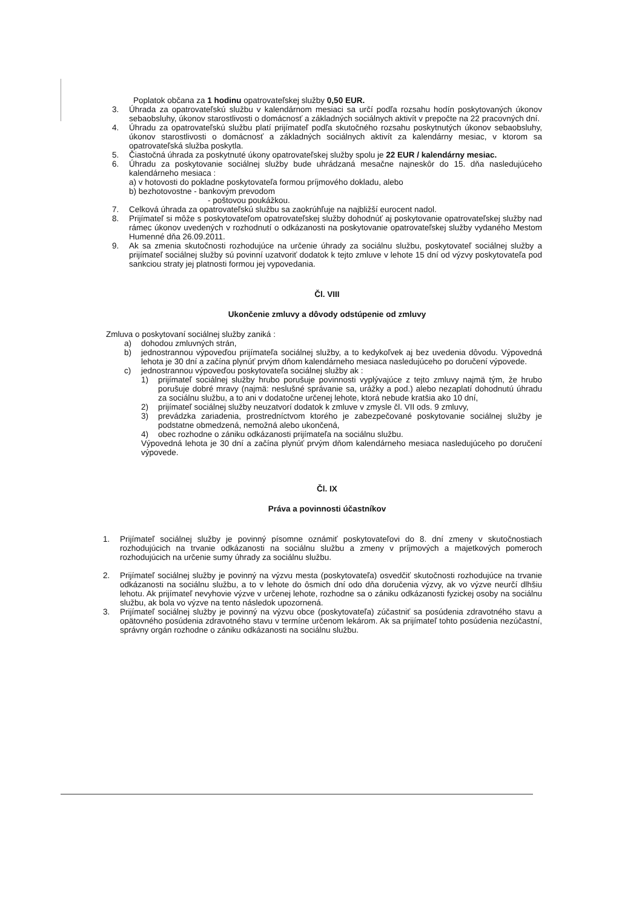Poplatok občana za 1 hodinu opatrovateľskej služby 0,50 EUR.
3. Úhrada za opatrovateľskú službu v kalendárnom mesiaci sa určí podľa rozsahu hodín poskytovaných úkonov sebaobsluhy, úkonov starostlivosti o domácnosť a základných sociálnych aktivít v prepočte na 22 pracovných dní.
4. Úhradu za opatrovateľskú službu platí prijímateľ podľa skutočného rozsahu poskytnutých úkonov sebaobsluhy, úkonov starostlivosti o domácnosť a základných sociálnych aktivít za kalendárny mesiac, v ktorom sa opatrovateľská služba poskytla.
5. Čiastočná úhrada za poskytnuté úkony opatrovateľskej služby spolu je 22 EUR / kalendárny mesiac.
6. Úhradu za poskytovanie sociálnej služby bude uhrádzaná mesačne najneskôr do 15. dňa nasledujúceho kalendárneho mesiaca :
a) v hotovosti do pokladne poskytovateľa formou príjmového dokladu, alebo
b) bezhotovostne - bankovým prevodom
- poštovou poukážkou.
7. Celková úhrada za opatrovateľskú službu sa zaokrúhľuje na najbližší eurocent nadol.
8. Prijímateľ si môže s poskytovateľom opatrovateľskej služby dohodnúť aj poskytovanie opatrovateľskej služby nad rámec úkonov uvedených v rozhodnutí o odkázanosti na poskytovanie opatrovateľskej služby vydaného Mestom Humenné dňa 26.09.2011.
9. Ak sa zmenia skutočnosti rozhodujúce na určenie úhrady za sociálnu službu, poskytovateľ sociálnej služby a prijímateľ sociálnej služby sú povinní uzatvoriť dodatok k tejto zmluve v lehote 15 dní od výzvy poskytovateľa pod sankciou straty jej platnosti formou jej vypovedania.
Čl. VIII
Ukončenie zmluvy a dôvody odstúpenie od zmluvy
Zmluva o poskytovaní sociálnej služby zaniká :
a) dohodou zmluvných strán,
b) jednostrannou výpoveďou prijímateľa sociálnej služby, a to kedykoľvek aj bez uvedenia dôvodu. Výpovedná lehota je 30 dní a začína plynúť prvým dňom kalendárneho mesiaca nasledujúceho po doručení výpovede.
c) jednostrannou výpoveďou poskytovateľa sociálnej služby ak :
1) prijímateľ sociálnej služby hrubo porušuje povinnosti vyplývajúce z tejto zmluvy najmä tým, že hrubo porušuje dobré mravy (najmä: neslušné správanie sa, urážky a pod.) alebo nezaplatí dohodnutú úhradu za sociálnu službu, a to ani v dodatočne určenej lehote, ktorá nebude kratšia ako 10 dní,
2) prijímateľ sociálnej služby neuzatvorí dodatok k zmluve v zmysle čl. VII ods. 9 zmluvy,
3) prevádzka zariadenia, prostredníctvom ktorého je zabezpečované poskytovanie sociálnej služby je podstatne obmedzená, nemožná alebo ukončená,
4) obec rozhodne o zániku odkázanosti prijímateľa na sociálnu službu.
Výpovedná lehota je 30 dní a začína plynúť prvým dňom kalendárneho mesiaca nasledujúceho po doručení výpovede.
Čl. IX
Práva a povinnosti účastníkov
1. Prijímateľ sociálnej služby je povinný písomne oznámiť poskytovateľovi do 8. dní zmeny v skutočnostiach rozhodujúcich na trvanie odkázanosti na sociálnu službu a zmeny v príjmových a majetkových pomeroch rozhodujúcich na určenie sumy úhrady za sociálnu službu.
2. Prijímateľ sociálnej služby je povinný na výzvu mesta (poskytovateľa) osvedčiť skutočnosti rozhodujúce na trvanie odkázanosti na sociálnu službu, a to v lehote do ôsmich dní odo dňa doručenia výzvy, ak vo výzve neurčí dlhšiu lehotu. Ak prijímateľ nevyhovie výzve v určenej lehote, rozhodne sa o zániku odkázanosti fyzickej osoby na sociálnu službu, ak bola vo výzve na tento následok upozornená.
3. Prijímateľ sociálnej služby je povinný na výzvu obce (poskytovateľa) zúčastniť sa posúdenia zdravotného stavu a opätovného posúdenia zdravotného stavu v termíne určenom lekárom. Ak sa prijímateľ tohto posúdenia nezúčastní, správny orgán rozhodne o zániku odkázanosti na sociálnu službu.